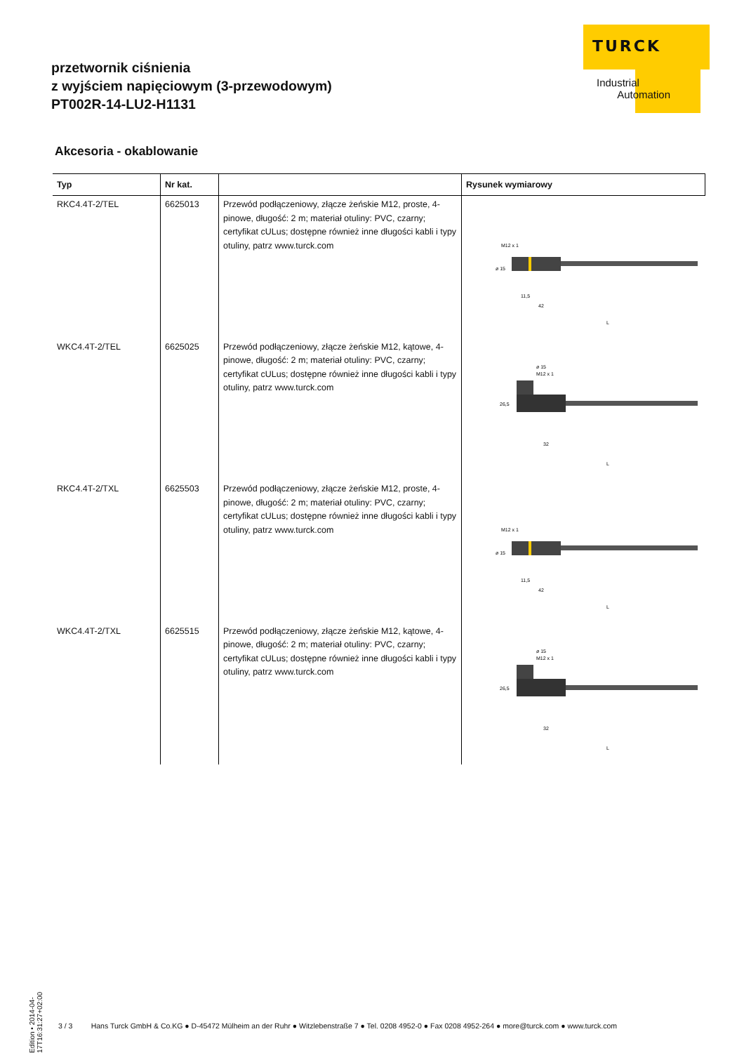przetwornik ciśnienia
z wyjściem napięciowym (3-przewodowym)
PT002R-14-LU2-H1131
TURCK
Industrial
Automation
Akcesoria - okablowanie
| Typ | Nr kat. | | Rysunek wymiarowy |
| --- | --- | --- | --- |
| RKC4.4T-2/TEL | 6625013 | Przewód podłączeniowy, złącze żeńskie M12, proste, 4-pinowe, długość: 2 m; materiał otuliny: PVC, czarny; certyfikat cULus; dostępne również inne długości kabli i typy otuliny, patrz www.turck.com | M12 x 1 ø 15 11,5 42 L |
| WKC4.4T-2/TEL | 6625025 | Przewód podłączeniowy, złącze żeńskie M12, kątowe, 4-pinowe, długość: 2 m; materiał otuliny: PVC, czarny; certyfikat cULus; dostępne również inne długości kabli i typy otuliny, patrz www.turck.com | ø 15 M12 x 1 26,5 32 L |
| RKC4.4T-2/TXL | 6625503 | Przewód podłączeniowy, złącze żeńskie M12, proste, 4-pinowe, długość: 2 m; materiał otuliny: PVC, czarny; certyfikat cULus; dostępne również inne długości kabli i typy otuliny, patrz www.turck.com | M12 x 1 ø 15 11,5 42 L |
| WKC4.4T-2/TXL | 6625515 | Przewód podłączeniowy, złącze żeńskie M12, kątowe, 4-pinowe, długość: 2 m; materiał otuliny: PVC, czarny; certyfikat cULus; dostępne również inne długości kabli i typy otuliny, patrz www.turck.com | ø 15 M12 x 1 26,5 32 L |
Edition • 2014-04-17T16:31:27+02:00
3 / 3 Hans Turck GmbH & Co.KG ● D-45472 Mülheim an der Ruhr ● Witzlebenstraße 7 ● Tel. 0208 4952-0 ● Fax 0208 4952-264 ● more@turck.com ● www.turck.com